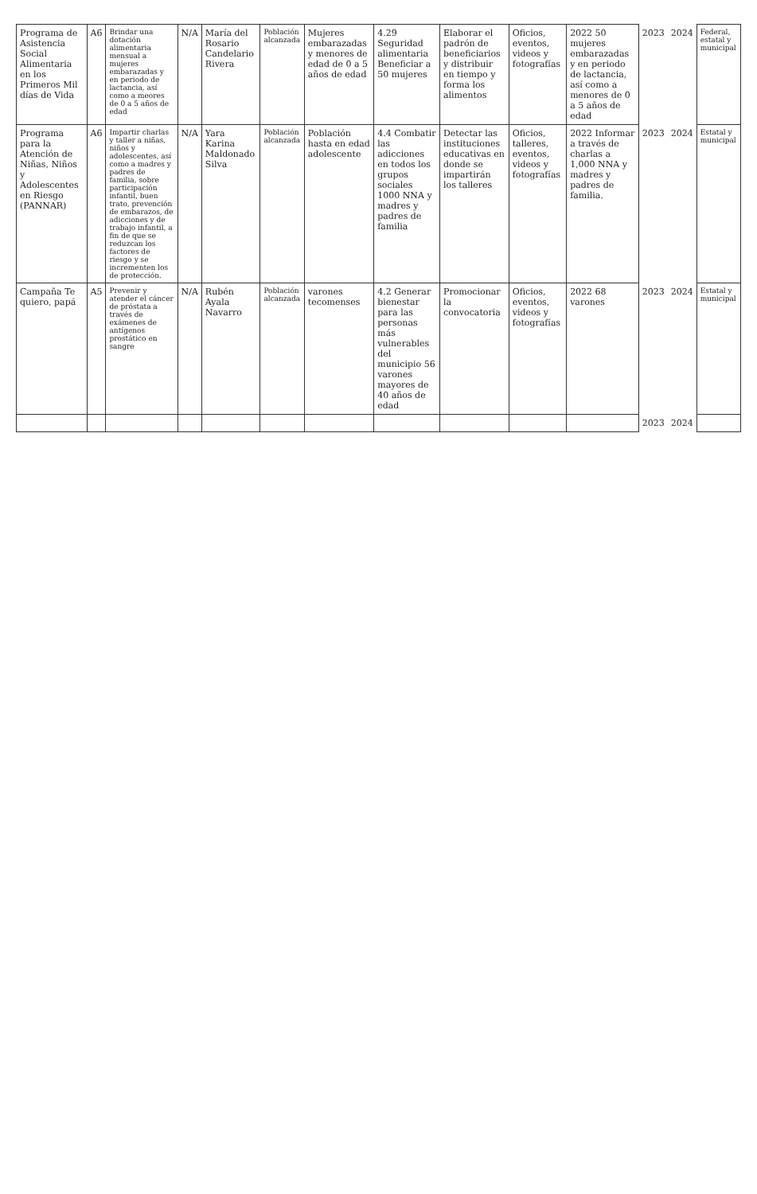| Programa de Asistencia Social Alimentaria en los Primeros Mil días de Vida | A6 | Brindar una dotación alimentaria mensual a mujeres embarazadas y en periodo de lactancia, así como a meores de 0 a 5 años de edad | N/A | María del Rosario Candelario Rivera | Población alcanzada | Mujeres embarazadas y menores de edad de 0 a 5 años de edad | 4.29 Seguridad alimentaria Beneficiar a 50 mujeres | Elaborar el padrón de beneficiarios y distribuir en tiempo y forma los alimentos | Oficios, eventos, videos y fotografías | 2022 50 mujeres embarazadas y en periodo de lactancia, así como a menores de 0 a 5 años de edad | 2023 | 2024 | Federal, estatal y municipal |
| Programa para la Atención de Niñas, Niños y Adolescentes en Riesgo (PANNAR) | A6 | Impartir charlas y taller a niñas, niños y adolescentes, así como a madres y padres de familia, sobre participación infantil, buen trato, prevención de embarazos, de adicciones y de trabajo infantil, a fin de que se reduzcan los factores de riesgo y se incrementen los de protección. | N/A | Yara Karina Maldonado Silva | Población alcanzada | Población hasta en edad adolescente | 4.4 Combatir las adicciones en todos los grupos sociales 1000 NNA y madres y padres de familia | Detectar las instituciones educativas en donde se impartirán los talleres | Oficios, talleres, eventos, videos y fotografías | 2022 Informar a través de charlas a 1,000 NNA y madres y padres de familia. | 2023 | 2024 | Estatal y municipal |
| Campaña Te quiero, papá | A5 | Prevenir y atender el cáncer de próstata a través de exámenes de antígenos prostático en sangre | N/A | Rubén Ayala Navarro | Población alcanzada | varones tecomenses | 4.2 Generar bienestar para las personas más vulnerables del municipio 56 varones mayores de 40 años de edad | Promocionar la convocatoria | Oficios, eventos, videos y fotografías | 2022 68 varones | 2023 | 2024 | Estatal y municipal |
| | | | | | | | | | | | 2023 | 2024 | |